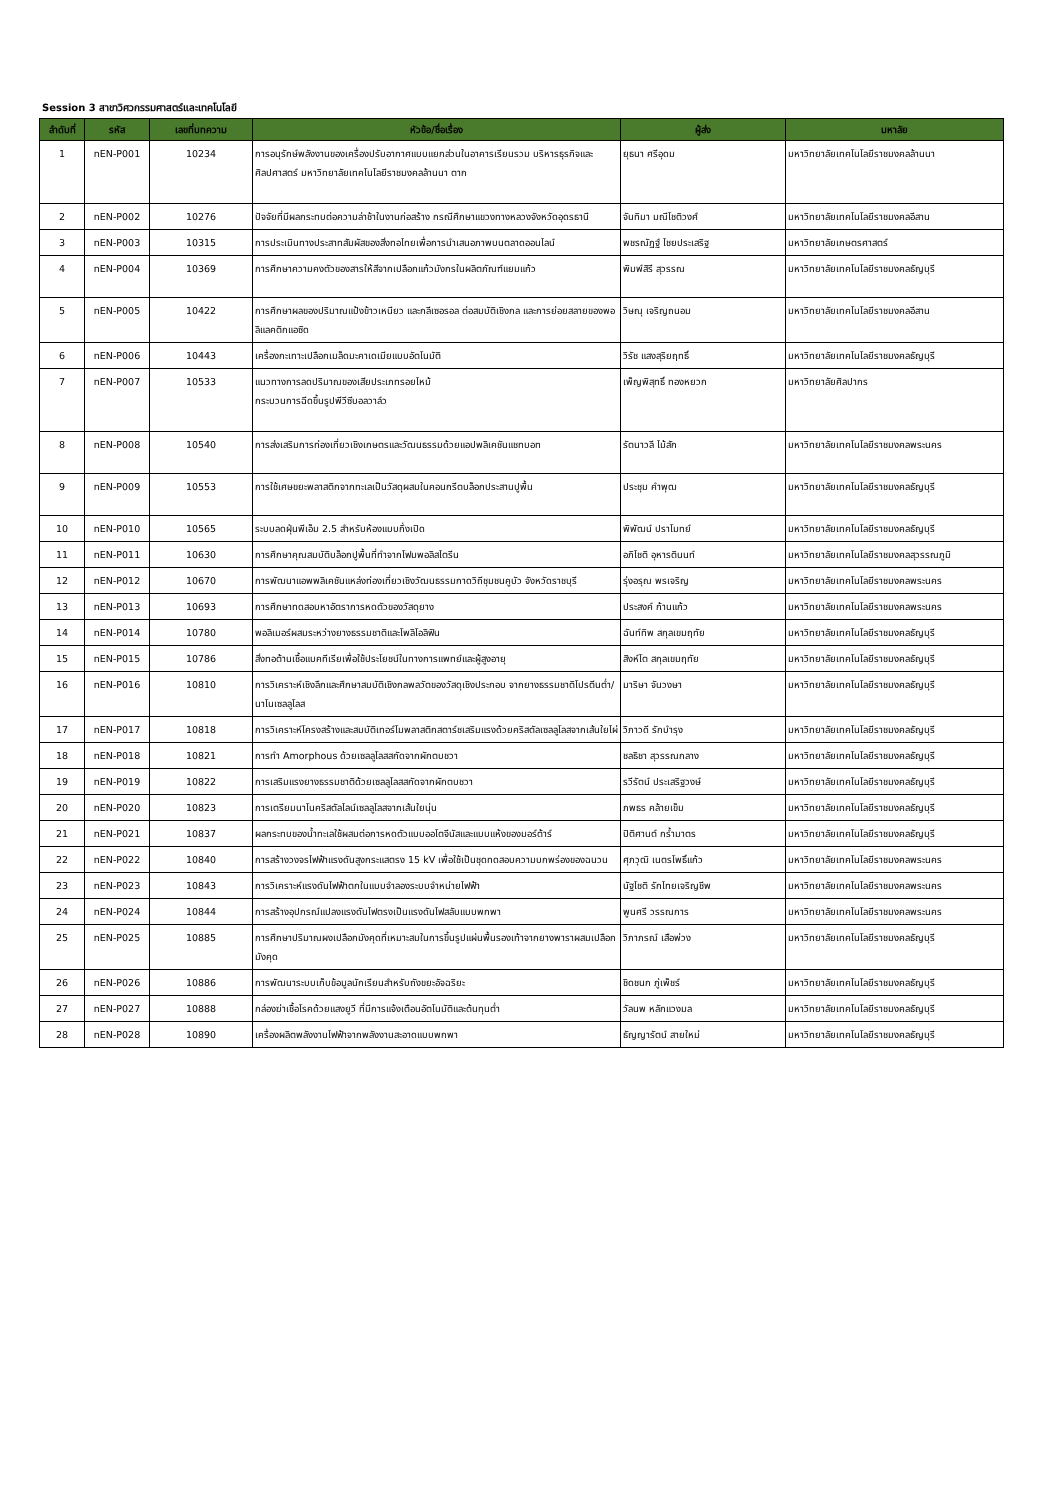Session 3 สาขาวิศวกรรมศาสตร์และเทคโนโลยี
| ลำดับที่ | รหัส | เลขที่บทความ | หัวข้อ/ชื่อเรื่อง | ผู้ส่ง | มหาลัย |
| --- | --- | --- | --- | --- | --- |
| 1 | nEN-P001 | 10234 | การอนุรักษ์พลังงานของเครื่องปรับอากาศแบบแยกส่วนในอาคารเรียนรวม บริหารธุรกิจและศิลปศาสตร์ มหาวิทยาลัยเทคโนโลยีราชมงคลล้านนา ตาก | ยุธนา ศรีอุดม | มหาวิทยาลัยเทคโนโลยีราชมงคลล้านนา |
| 2 | nEN-P002 | 10276 | ปัจจัยที่มีผลกระทบต่อความล่าช้าในงานก่อสร้าง กรณีศึกษาแขวงทางหลวงจังหวัดอุดรธานี | จันทิมา มณีโชติวงศ์ | มหาวิทยาลัยเทคโนโลยีราชมงคลอีสาน |
| 3 | nEN-P003 | 10315 | การประเมินทางประสาทสัมผัสของสิ่งทอไทยเพื่อการนำเสนอภาพบนตลาดออนไลน์ | พชรณัฏฐ์ ไชยประเสริฐ | มหาวิทยาลัยเกษตรศาสตร์ |
| 4 | nEN-P004 | 10369 | การศึกษาความคงตัวของสารให้สีจากเปลือกแก้วมังกรในผลิตภัณฑ์แยมแก้ว | พิมพ์สิรี สุวรรณ | มหาวิทยาลัยเทคโนโลยีราชมงคลธัญบุรี |
| 5 | nEN-P005 | 10422 | การศึกษาผลของปริมาณแป้งข้าวเหนียว และกลีเซอรอล ต่อสมบัติเชิงกล และการย่อยสลายของพอลิแลคติกแอซิด | วิษณุ เจริญถนอม | มหาวิทยาลัยเทคโนโลยีราชมงคลอีสาน |
| 6 | nEN-P006 | 10443 | เครื่องกะเทาะเปลือกเมล็ดมะคาเดเมียแบบอัตโนมัติ | วิรัช แสงสุริยฤทธิ์ | มหาวิทยาลัยเทคโนโลยีราชมงคลธัญบุรี |
| 7 | nEN-P007 | 10533 | แนวทางการลดปริมาณของเสียประเภทรอยไหม้ กระบวนการฉีดขึ้นรูปพีวีซีบอลวาล์ว | เพ็ญพิสุทธิ์ ทองหยวก | มหาวิทยาลัยศิลปากร |
| 8 | nEN-P008 | 10540 | การส่งเสริมการท่องเที่ยวเชิงเกษตรและวัฒนธรรมด้วยแอปพลิเคชันแชทบอท | รัตนาวลี ไม้สัก | มหาวิทยาลัยเทคโนโลยีราชมงคลพระนคร |
| 9 | nEN-P009 | 10553 | การใช้เศษขยะพลาสติกจากทะเลเป็นวัสดุผสมในคอนกรีตบล็อกประสานปูพื้น | ประชุม คำพุฒ | มหาวิทยาลัยเทคโนโลยีราชมงคลธัญบุรี |
| 10 | nEN-P010 | 10565 | ระบบลดฝุ่นพีเอ็ม 2.5 สำหรับห้องแบบกึ่งเปิด | พิพัฒน์ ปราโมทย์ | มหาวิทยาลัยเทคโนโลยีราชมงคลธัญบุรี |
| 11 | nEN-P011 | 10630 | การศึกษาคุณสมบัติบล็อกปูพื้นที่ทำจากโฟมพอลิสไตรีน | อภิโชติ อุหารตินนท์ | มหาวิทยาลัยเทคโนโลยีราชมงคลสุวรรณภูมิ |
| 12 | nEN-P012 | 10670 | การพัฒนาแอพพลิเคชันแหล่งท่องเที่ยวเชิงวัฒนธรรมกาดวิถีชุมชนคูบัว จังหวัดราชบุรี | รุ่งอรุณ พรเจริญ | มหาวิทยาลัยเทคโนโลยีราชมงคลพระนคร |
| 13 | nEN-P013 | 10693 | การศึกษาทดสอบหาอัตราการหดตัวของวัสดุยาง | ประสงค์ ก้านแก้ว | มหาวิทยาลัยเทคโนโลยีราชมงคลพระนคร |
| 14 | nEN-P014 | 10780 | พอลิเมอร์ผสมระหว่างยางธรรมชาติและโพลิโอลิฟิน | ฉันท์ทิพ สกุลเขมฤทัย | มหาวิทยาลัยเทคโนโลยีราชมงคลธัญบุรี |
| 15 | nEN-P015 | 10786 | สิ่งทอต้านเชื้อแบคทีเรียเพื่อใช้ประโยชน์ในทางการแพทย์และผู้สูงอายุ | สิงห์โต สกุลเขมฤทัย | มหาวิทยาลัยเทคโนโลยีราชมงคลธัญบุรี |
| 16 | nEN-P016 | 10810 | การวิเคราะห์เชิงลึกและศึกษาสมบัติเชิงกลพลวัตของวัสดุเชิงประกอบ จากยางธรรมชาติโปรตีนต่ำ/นาโนเซลลูโลส | มาริษา จันวงษา | มหาวิทยาลัยเทคโนโลยีราชมงคลธัญบุรี |
| 17 | nEN-P017 | 10818 | การวิเคราะห์โครงสร้างและสมบัติเทอร์โมพลาสติกสตาร์ชเสริมแรงด้วยคริสตัลเซลลูโลสจากเส้นใยไผ่ | วิภาวดี รักบำรุง | มหาวิทยาลัยเทคโนโลยีราชมงคลธัญบุรี |
| 18 | nEN-P018 | 10821 | การทำ Amorphous ด้วยเซลลูโลสสกัดจากผักตบชวา | ชลธิชา สุวรรณกลาง | มหาวิทยาลัยเทคโนโลยีราชมงคลธัญบุรี |
| 19 | nEN-P019 | 10822 | การเสริมแรงยางธรรมชาติด้วยเซลลูโลสสกัดจากผักตบชวา | รวีรัตน์ ประเสริฐวงษ์ | มหาวิทยาลัยเทคโนโลยีราชมงคลธัญบุรี |
| 20 | nEN-P020 | 10823 | การเตรียมนาโนคริสตัลไลน์เซลลูโลสจากเส้นใยนุ่น | ภพธร คล้ายเข็ม | มหาวิทยาลัยเทคโนโลยีราชมงคลธัญบุรี |
| 21 | nEN-P021 | 10837 | ผลกระทบของน้ำทะเลใช้ผสมต่อการหดตัวแบบออโตจีนัสและแบบแห้งของมอร์ต้าร์ | ปิติศานต์ กร้ำมาตร | มหาวิทยาลัยเทคโนโลยีราชมงคลธัญบุรี |
| 22 | nEN-P022 | 10840 | การสร้างวงจรไฟฟ้าแรงดันสูงกระแสตรง 15 kV เพื่อใช้เป็นชุดทดสอบความบกพร่องของฉนวน | ศุภวุฒิ เนตรโพธิ์แก้ว | มหาวิทยาลัยเทคโนโลยีราชมงคลพระนคร |
| 23 | nEN-P023 | 10843 | การวิเคราะห์แรงดันไฟฟ้าตกในแบบจำลองระบบจำหน่ายไฟฟ้า | นัฐโชติ รักไทยเจริญชีพ | มหาวิทยาลัยเทคโนโลยีราชมงคลพระนคร |
| 24 | nEN-P024 | 10844 | การสร้างอุปกรณ์แปลงแรงดันไฟตรงเป็นแรงดันไฟสลับแบบพกพา | พูนศรี วรรณการ | มหาวิทยาลัยเทคโนโลยีราชมงคลพระนคร |
| 25 | nEN-P025 | 10885 | การศึกษาปริมาณผงเปลือกมังคุดที่เหมาะสมในการขึ้นรูปแผ่นพื้นรองเท้าจากยางพาราผสมเปลือกมังคุด | วิภาภรณ์ เสือพ่วง | มหาวิทยาลัยเทคโนโลยีราชมงคลธัญบุรี |
| 26 | nEN-P026 | 10886 | การพัฒนาระบบเก็บข้อมูลนักเรียนสำหรับถังขยะอัจฉริยะ | ชิดชนก ภู่เพ็ชร์ | มหาวิทยาลัยเทคโนโลยีราชมงคลธัญบุรี |
| 27 | nEN-P027 | 10888 | กล่องฆ่าเชื้อโรคด้วยแสงยูวี ที่มีการแจ้งเตือนอัตโนมัติและต้นทุนต่ำ | วัลนพ หลักแวงมล | มหาวิทยาลัยเทคโนโลยีราชมงคลธัญบุรี |
| 28 | nEN-P028 | 10890 | เครื่องผลิตพลังงานไฟฟ้าจากพลังงานสะอาดแบบพกพา | ธัญญารัตน์ สายใหม่ | มหาวิทยาลัยเทคโนโลยีราชมงคลธัญบุรี |